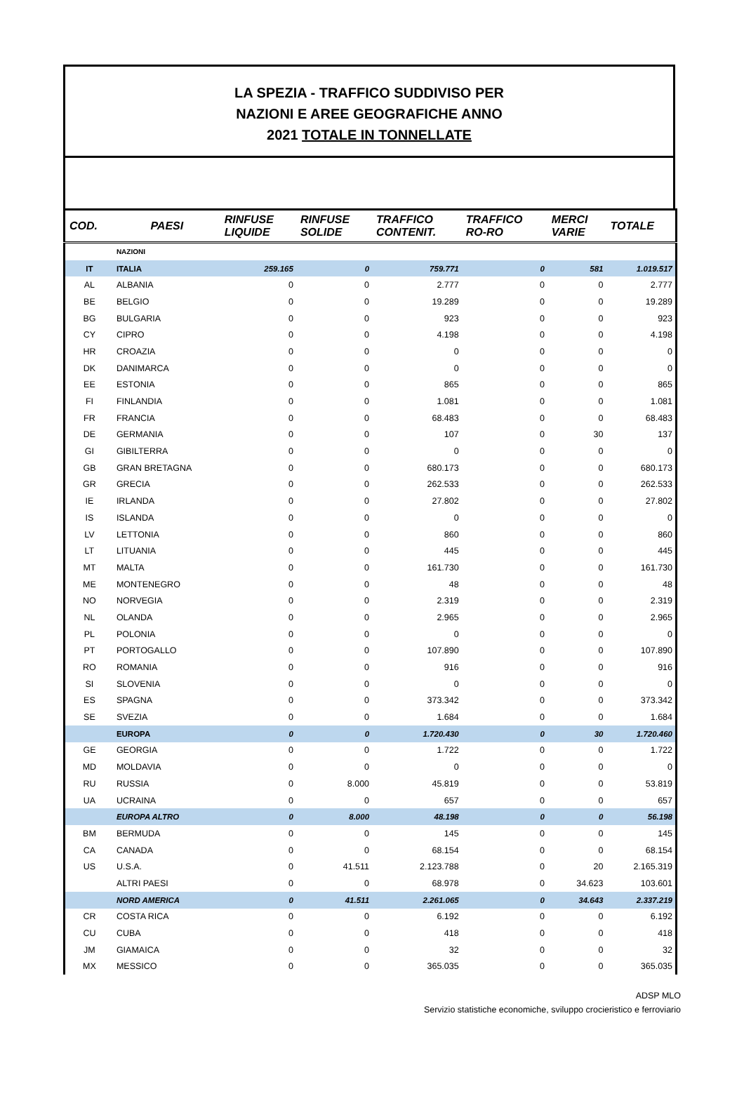LA SPEZIA - TRAFFICO SUDDIVISO PER
NAZIONI E AREE GEOGRAFICHE ANNO
2021 TOTALE IN TONNELLATE
| COD. | PAESI | RINFUSE LIQUIDE | RINFUSE SOLIDE | TRAFFICO CONTENIT. | TRAFFICO RO-RO | MERCI VARIE | TOTALE |
| --- | --- | --- | --- | --- | --- | --- | --- |
| | NAZIONI | | | | | | |
| IT | ITALIA | 259.165 | 0 | 759.771 | 0 | 581 | 1.019.517 |
| AL | ALBANIA | 0 | 0 | 2.777 | 0 | 0 | 2.777 |
| BE | BELGIO | 0 | 0 | 19.289 | 0 | 0 | 19.289 |
| BG | BULGARIA | 0 | 0 | 923 | 0 | 0 | 923 |
| CY | CIPRO | 0 | 0 | 4.198 | 0 | 0 | 4.198 |
| HR | CROAZIA | 0 | 0 | 0 | 0 | 0 | 0 |
| DK | DANIMARCA | 0 | 0 | 0 | 0 | 0 | 0 |
| EE | ESTONIA | 0 | 0 | 865 | 0 | 0 | 865 |
| FI | FINLANDIA | 0 | 0 | 1.081 | 0 | 0 | 1.081 |
| FR | FRANCIA | 0 | 0 | 68.483 | 0 | 0 | 68.483 |
| DE | GERMANIA | 0 | 0 | 107 | 0 | 30 | 137 |
| GI | GIBILTERRA | 0 | 0 | 0 | 0 | 0 | 0 |
| GB | GRAN BRETAGNA | 0 | 0 | 680.173 | 0 | 0 | 680.173 |
| GR | GRECIA | 0 | 0 | 262.533 | 0 | 0 | 262.533 |
| IE | IRLANDA | 0 | 0 | 27.802 | 0 | 0 | 27.802 |
| IS | ISLANDA | 0 | 0 | 0 | 0 | 0 | 0 |
| LV | LETTONIA | 0 | 0 | 860 | 0 | 0 | 860 |
| LT | LITUANIA | 0 | 0 | 445 | 0 | 0 | 445 |
| MT | MALTA | 0 | 0 | 161.730 | 0 | 0 | 161.730 |
| ME | MONTENEGRO | 0 | 0 | 48 | 0 | 0 | 48 |
| NO | NORVEGIA | 0 | 0 | 2.319 | 0 | 0 | 2.319 |
| NL | OLANDA | 0 | 0 | 2.965 | 0 | 0 | 2.965 |
| PL | POLONIA | 0 | 0 | 0 | 0 | 0 | 0 |
| PT | PORTOGALLO | 0 | 0 | 107.890 | 0 | 0 | 107.890 |
| RO | ROMANIA | 0 | 0 | 916 | 0 | 0 | 916 |
| SI | SLOVENIA | 0 | 0 | 0 | 0 | 0 | 0 |
| ES | SPAGNA | 0 | 0 | 373.342 | 0 | 0 | 373.342 |
| SE | SVEZIA | 0 | 0 | 1.684 | 0 | 0 | 1.684 |
| | EUROPA | 0 | 0 | 1.720.430 | 0 | 30 | 1.720.460 |
| GE | GEORGIA | 0 | 0 | 1.722 | 0 | 0 | 1.722 |
| MD | MOLDAVIA | 0 | 0 | 0 | 0 | 0 | 0 |
| RU | RUSSIA | 0 | 8.000 | 45.819 | 0 | 0 | 53.819 |
| UA | UCRAINA | 0 | 0 | 657 | 0 | 0 | 657 |
| | EUROPA ALTRO | 0 | 8.000 | 48.198 | 0 | 0 | 56.198 |
| BM | BERMUDA | 0 | 0 | 145 | 0 | 0 | 145 |
| CA | CANADA | 0 | 0 | 68.154 | 0 | 0 | 68.154 |
| US | U.S.A. | 0 | 41.511 | 2.123.788 | 0 | 20 | 2.165.319 |
| | ALTRI PAESI | 0 | 0 | 68.978 | 0 | 34.623 | 103.601 |
| | NORD AMERICA | 0 | 41.511 | 2.261.065 | 0 | 34.643 | 2.337.219 |
| CR | COSTA RICA | 0 | 0 | 6.192 | 0 | 0 | 6.192 |
| CU | CUBA | 0 | 0 | 418 | 0 | 0 | 418 |
| JM | GIAMAICA | 0 | 0 | 32 | 0 | 0 | 32 |
| MX | MESSICO | 0 | 0 | 365.035 | 0 | 0 | 365.035 |
ADSP MLO
Servizio statistiche economiche, sviluppo crocieristico e ferroviario